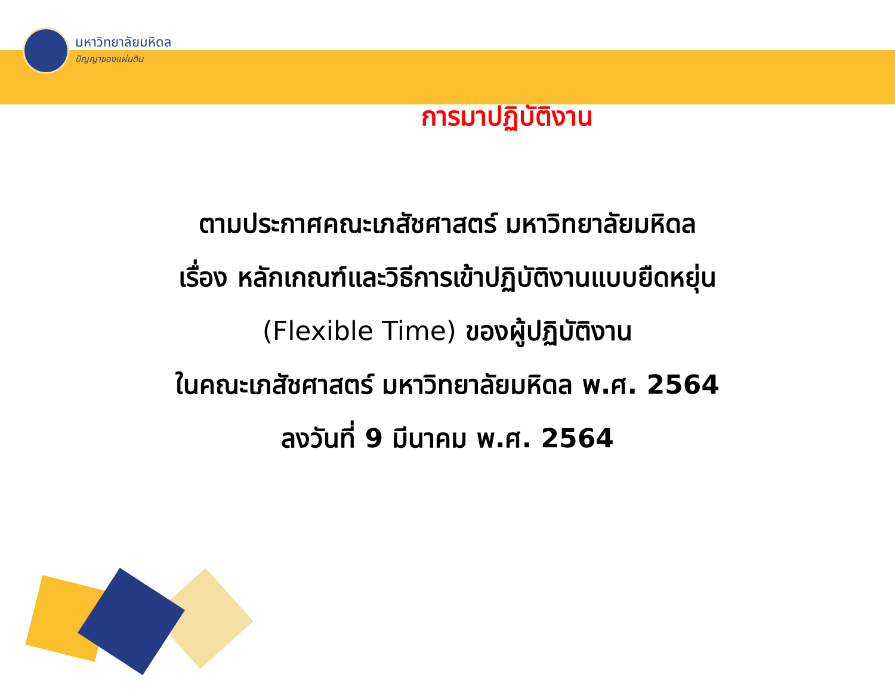มหาวิทยาลัยมหิดล
ปัญญาของแผ่นดิน
การมาปฏิบัติงาน
ตามประกาศคณะเภสัชศาสตร์ มหาวิทยาลัยมหิดล
เรื่อง หลักเกณฑ์และวิธีการเข้าปฏิบัติงานแบบยืดหยุ่น
(Flexible Time) ของผู้ปฏิบัติงาน
ในคณะเภสัชศาสตร์ มหาวิทยาลัยมหิดล พ.ศ. 2564
ลงวันที่ 9 มีนาคม พ.ศ. 2564